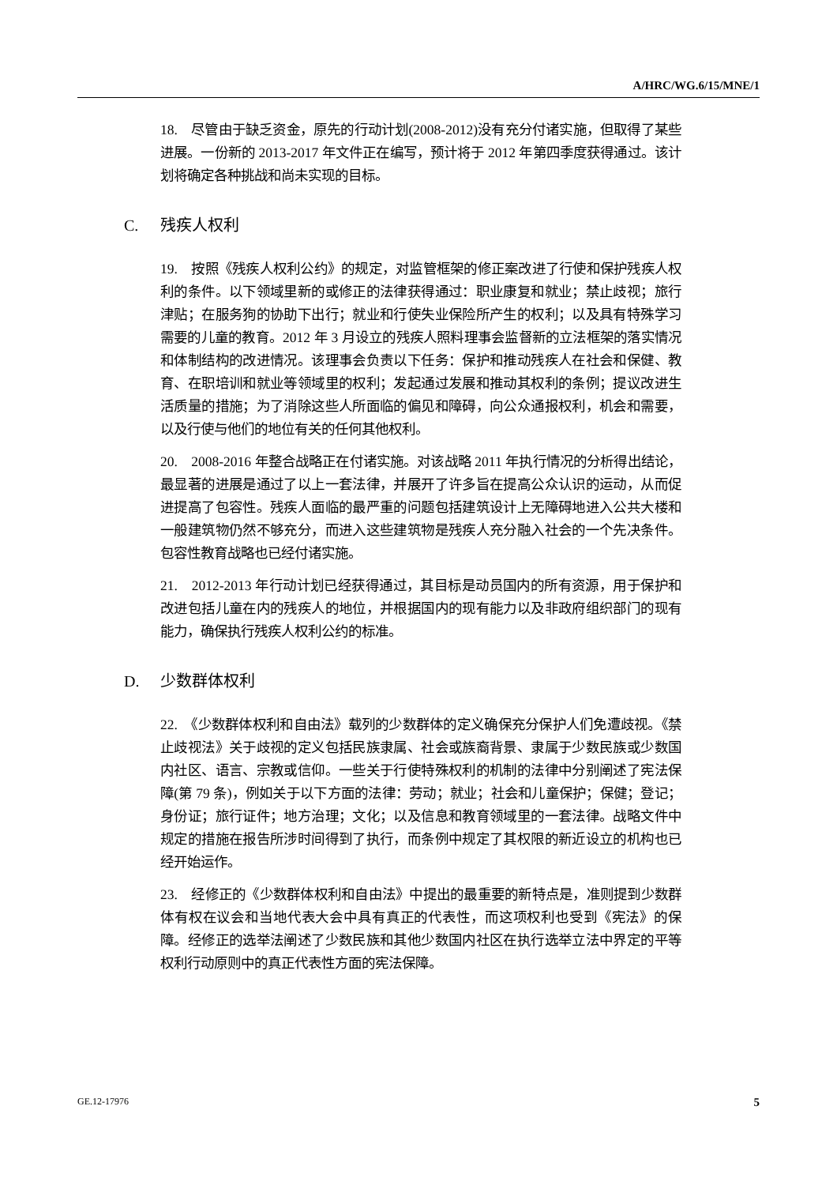A/HRC/WG.6/15/MNE/1
18.　尽管由于缺乏资金，原先的行动计划(2008-2012)没有充分付诸实施，但取得了某些进展。一份新的 2013-2017 年文件正在编写，预计将于 2012 年第四季度获得通过。该计划将确定各种挑战和尚未实现的目标。
C. 残疾人权利
19.　按照《残疾人权利公约》的规定，对监管框架的修正案改进了行使和保护残疾人权利的条件。以下领域里新的或修正的法律获得通过：职业康复和就业；禁止歧视；旅行津贴；在服务狗的协助下出行；就业和行使失业保险所产生的权利；以及具有特殊学习需要的儿童的教育。2012 年 3 月设立的残疾人照料理事会监督新的立法框架的落实情况和体制结构的改进情况。该理事会负责以下任务：保护和推动残疾人在社会和保健、教育、在职培训和就业等领域里的权利；发起通过发展和推动其权利的条例；提议改进生活质量的措施；为了消除这些人所面临的偏见和障碍，向公众通报权利，机会和需要，以及行使与他们的地位有关的任何其他权利。
20.　2008-2016 年整合战略正在付诸实施。对该战略 2011 年执行情况的分析得出结论，最显著的进展是通过了以上一套法律，并展开了许多旨在提高公众认识的运动，从而促进提高了包容性。残疾人面临的最严重的问题包括建筑设计上无障碍地进入公共大楼和一般建筑物仍然不够充分，而进入这些建筑物是残疾人充分融入社会的一个先决条件。包容性教育战略也已经付诸实施。
21.　2012-2013 年行动计划已经获得通过，其目标是动员国内的所有资源，用于保护和改进包括儿童在内的残疾人的地位，并根据国内的现有能力以及非政府组织部门的现有能力，确保执行残疾人权利公约的标准。
D. 少数群体权利
22.　《少数群体权利和自由法》载列的少数群体的定义确保充分保护人们免遭歧视。《禁止歧视法》关于歧视的定义包括民族隶属、社会或族裔背景、隶属于少数民族或少数国内社区、语言、宗教或信仰。一些关于行使特殊权利的机制的法律中分别阐述了宪法保障(第 79 条)，例如关于以下方面的法律：劳动；就业；社会和儿童保护；保健；登记；身份证；旅行证件；地方治理；文化；以及信息和教育领域里的一套法律。战略文件中规定的措施在报告所涉时间得到了执行，而条例中规定了其权限的新近设立的机构也已经开始运作。
23.　经修正的《少数群体权利和自由法》中提出的最重要的新特点是，准则提到少数群体有权在议会和当地代表大会中具有真正的代表性，而这项权利也受到《宪法》的保障。经修正的选举法阐述了少数民族和其他少数国内社区在执行选举立法中界定的平等权利行动原则中的真正代表性方面的宪法保障。
GE.12-17976 5